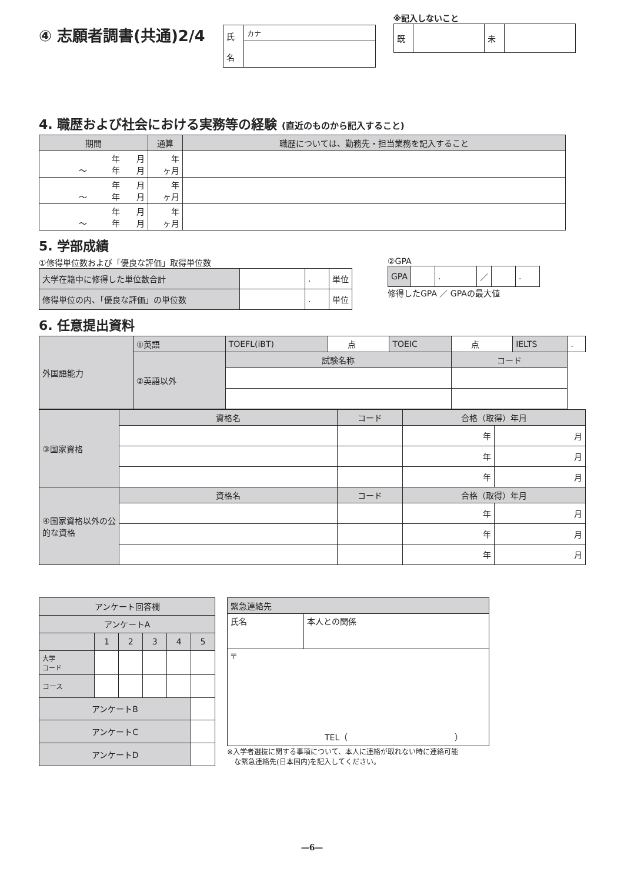④ 志願者調書(共通)2/4
| 氏 名 | カナ |
※記入しないこと
| 既 | | 未 | |
4. 職歴および社会における実務等の経験 (直近のものから記入すること)
| 期間 | 通算 | 職歴については、勤務先・担当業務を記入すること |
| --- | --- | --- |
| 年 月 ～ 年 月 | 年 ヶ月 | |
| 年 月 ～ 年 月 | 年 ヶ月 | |
| 年 月 ～ 年 月 | 年 ヶ月 | |
5. 学部成績
①修得単位数および「優良な評価」取得単位数
| 大学在籍中に修得した単位数合計 | | . | 単位 |
| 修得単位の内、「優良な評価」の単位数 | | . | 単位 |
②GPA
| GPA | | . | ／ | | . |
修得したGPA ／ GPAの最大値
6. 任意提出資料
| 外国語能力 | ①英語 | TOEFL(iBT) | 点 | TOEIC | 点 | IELTS | . |
| | ②英語以外 | 試験名称 | | | コード | | |
| ③国家資格 | 資格名 | コード | 合格（取得）年月 | |
| | | | 年 | 月 |
| | | | 年 | 月 |
| | | | 年 | 月 |
| ④国家資格以外の公的な資格 | 資格名 | コード | 合格（取得）年月 | |
| | | | 年 | 月 |
| | | | 年 | 月 |
| | | | 年 | 月 |
| アンケート回答欄 | | | | | |
| アンケートA | | | | | |
| | 1 | 2 | 3 | 4 | 5 |
| 大学 コード | | | | | |
| コース | | | | | |
| アンケートB | | | | | |
| アンケートC | | | | | |
| アンケートD | | | | | |
| 緊急連絡先 | |
| 氏名 | 本人との関係 |
| 〒 TEL（ ） | |
※入学者選抜に関する事項について、本人に連絡が取れない時に連絡可能
　な緊急連絡先(日本国内)を記入してください。
—6—